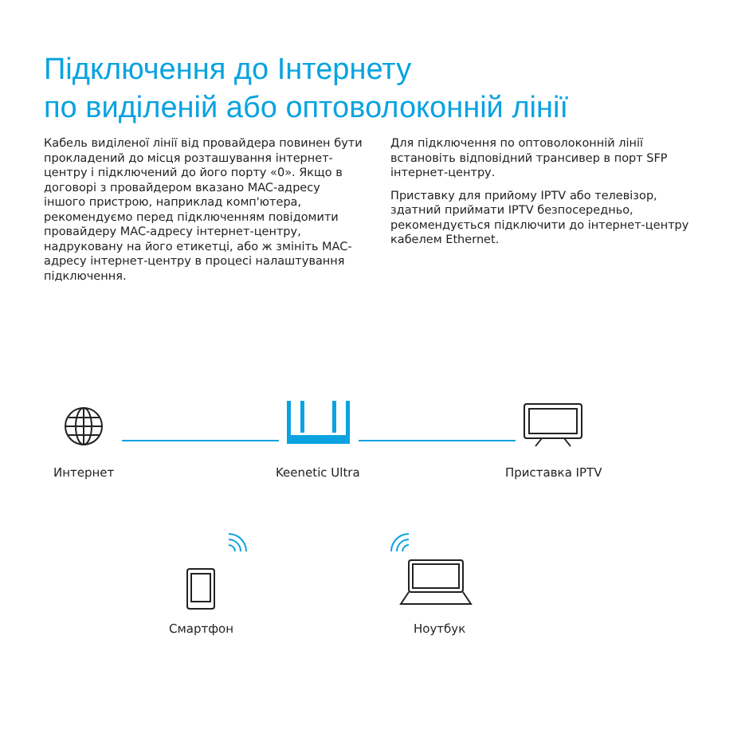Підключення до Інтернету
по виділеній або оптоволоконній лінії
Кабель виділеної лінії від провайдера повинен бути прокладений до місця розташування інтернет-центру і підключений до його порту «0». Якщо в договорі з провайдером вказано MAC-адресу іншого пристрою, наприклад комп'ютера, рекомендуємо перед підключенням повідомити провайдеру MAC-адресу інтернет-центру, надруковану на його етикетці, або ж змініть MAC-адресу інтернет-центру в процесі налаштування підключення.
Для підключення по оптоволоконній лінії встановіть відповідний трансивер в порт SFP інтернет-центру.
Приставку для прийому IPTV або телевізор, здатний приймати IPTV безпосередньо, рекомендується підключити до інтернет-центру кабелем Ethernet.
Интернет Keenetic Ultra Приставка IPTV
Смартфон Ноутбук